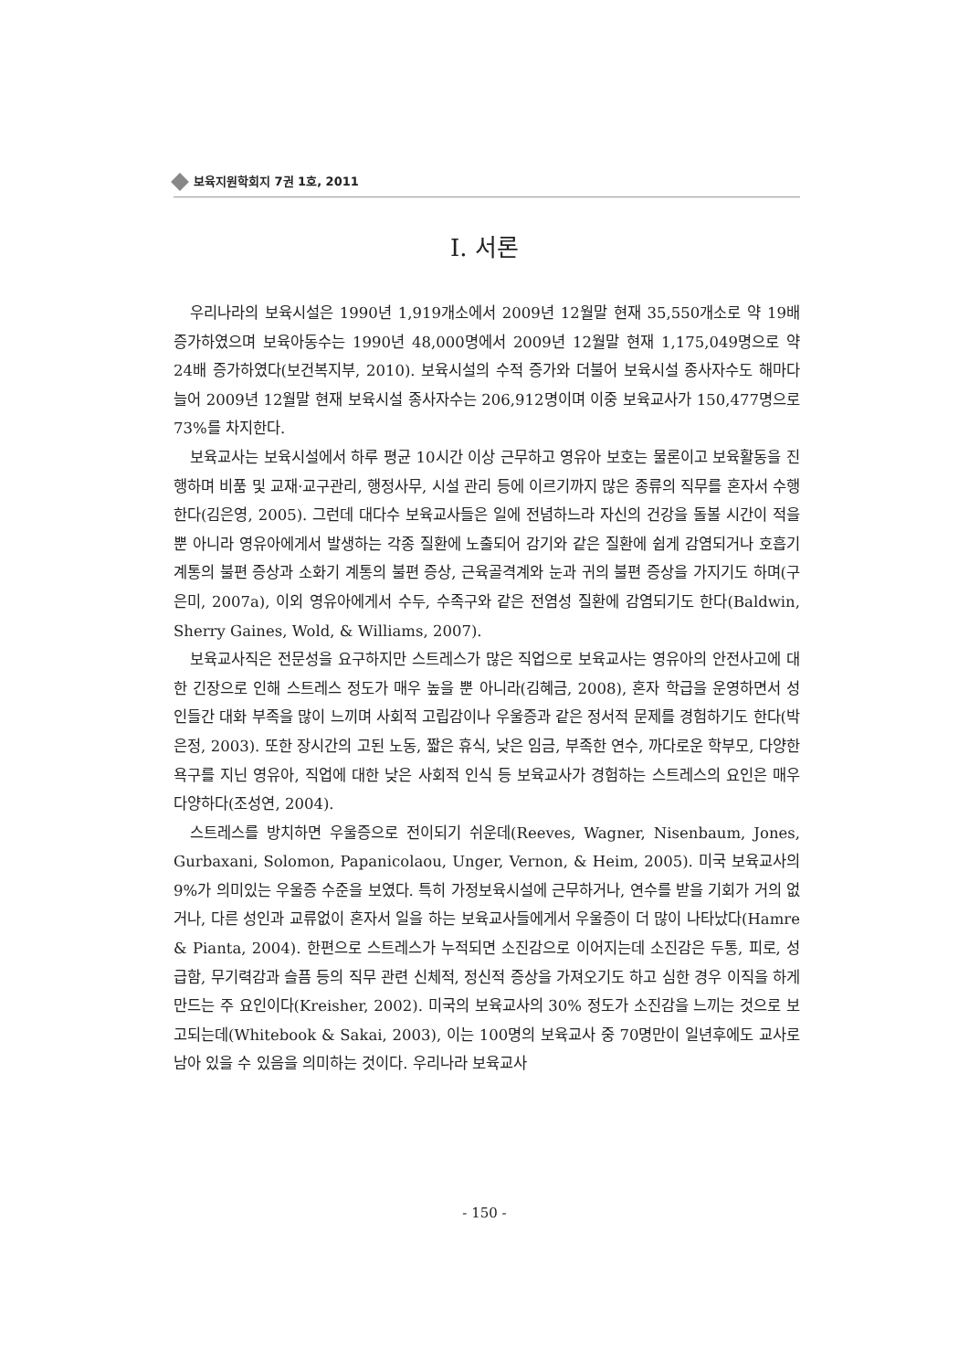보육지원학회지 7권 1호, 2011
Ⅰ. 서론
우리나라의 보육시설은 1990년 1,919개소에서 2009년 12월말 현재 35,550개소로 약 19배 증가하였으며 보육아동수는 1990년 48,000명에서 2009년 12월말 현재 1,175,049명으로 약 24배 증가하였다(보건복지부, 2010). 보육시설의 수적 증가와 더불어 보육시설 종사자수도 해마다 늘어 2009년 12월말 현재 보육시설 종사자수는 206,912명이며 이중 보육교사가 150,477명으로 73%를 차지한다.
보육교사는 보육시설에서 하루 평균 10시간 이상 근무하고 영유아 보호는 물론이고 보육활동을 진행하며 비품 및 교재·교구관리, 행정사무, 시설 관리 등에 이르기까지 많은 종류의 직무를 혼자서 수행한다(김은영, 2005). 그런데 대다수 보육교사들은 일에 전념하느라 자신의 건강을 돌볼 시간이 적을 뿐 아니라 영유아에게서 발생하는 각종 질환에 노출되어 감기와 같은 질환에 쉽게 감염되거나 호흡기 계통의 불편 증상과 소화기 계통의 불편 증상, 근육골격계와 눈과 귀의 불편 증상을 가지기도 하며(구은미, 2007a), 이외 영유아에게서 수두, 수족구와 같은 전염성 질환에 감염되기도 한다(Baldwin, Sherry Gaines, Wold, & Williams, 2007).
보육교사직은 전문성을 요구하지만 스트레스가 많은 직업으로 보육교사는 영유아의 안전사고에 대한 긴장으로 인해 스트레스 정도가 매우 높을 뿐 아니라(김혜금, 2008), 혼자 학급을 운영하면서 성인들간 대화 부족을 많이 느끼며 사회적 고립감이나 우울증과 같은 정서적 문제를 경험하기도 한다(박은정, 2003). 또한 장시간의 고된 노동, 짧은 휴식, 낮은 임금, 부족한 연수, 까다로운 학부모, 다양한 욕구를 지닌 영유아, 직업에 대한 낮은 사회적 인식 등 보육교사가 경험하는 스트레스의 요인은 매우 다양하다(조성연, 2004).
스트레스를 방치하면 우울증으로 전이되기 쉬운데(Reeves, Wagner, Nisenbaum, Jones, Gurbaxani, Solomon, Papanicolaou, Unger, Vernon, & Heim, 2005). 미국 보육교사의 9%가 의미있는 우울증 수준을 보였다. 특히 가정보육시설에 근무하거나, 연수를 받을 기회가 거의 없거나, 다른 성인과 교류없이 혼자서 일을 하는 보육교사들에게서 우울증이 더 많이 나타났다(Hamre & Pianta, 2004). 한편으로 스트레스가 누적되면 소진감으로 이어지는데 소진감은 두통, 피로, 성급함, 무기력감과 슬픔 등의 직무 관련 신체적, 정신적 증상을 가져오기도 하고 심한 경우 이직을 하게 만드는 주 요인이다(Kreisher, 2002). 미국의 보육교사의 30% 정도가 소진감을 느끼는 것으로 보고되는데(Whitebook & Sakai, 2003), 이는 100명의 보육교사 중 70명만이 일년후에도 교사로 남아 있을 수 있음을 의미하는 것이다. 우리나라 보육교사
- 150 -